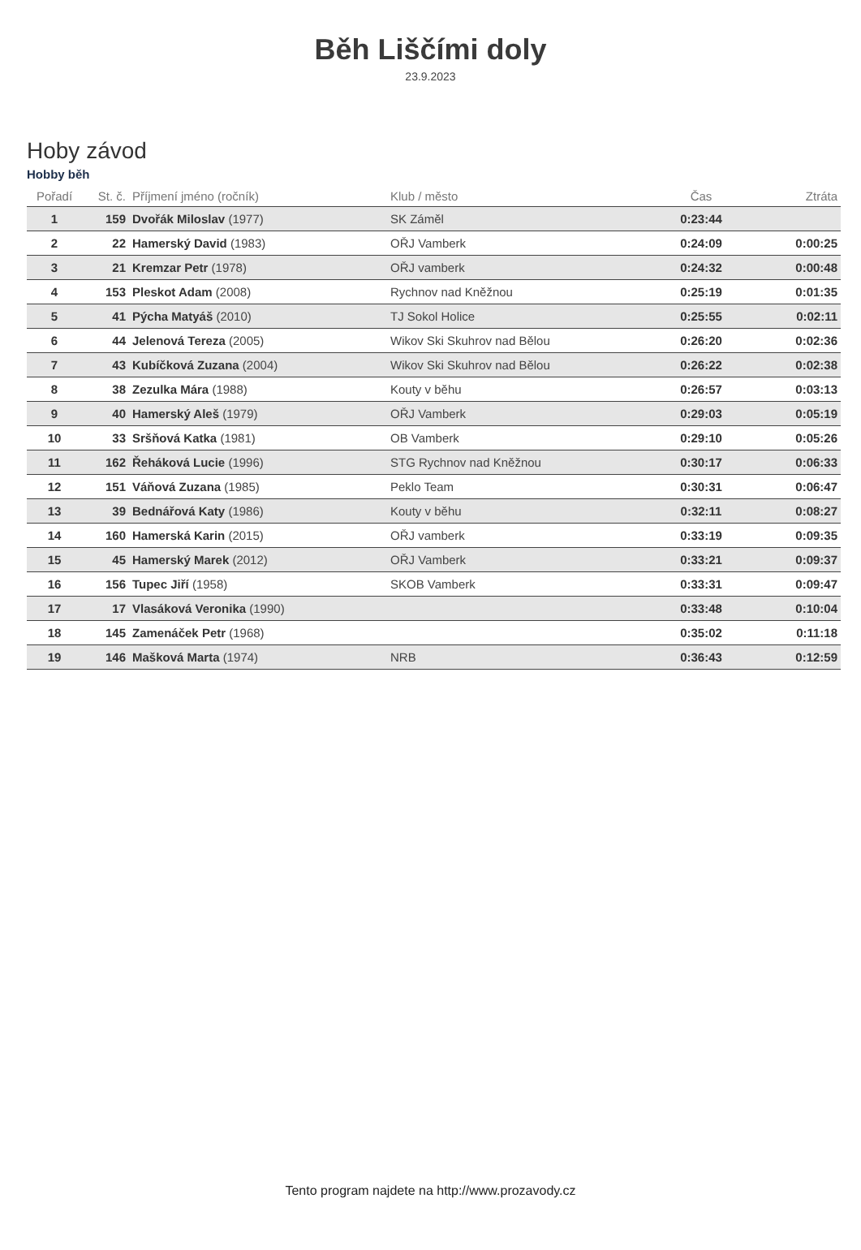Běh Liščími doly
23.9.2023
Hoby závod
Hobby běh
| Pořadí | St. č. | Příjmení jméno (ročník) | Klub / město | Čas | Ztráta |
| --- | --- | --- | --- | --- | --- |
| 1 | 159 | Dvořák Miloslav (1977) | SK Záměl | 0:23:44 | |
| 2 | 22 | Hamerský David (1983) | OŘJ Vamberk | 0:24:09 | 0:00:25 |
| 3 | 21 | Kremzar Petr (1978) | OŘJ vamberk | 0:24:32 | 0:00:48 |
| 4 | 153 | Pleskot Adam (2008) | Rychnov nad Kněžnou | 0:25:19 | 0:01:35 |
| 5 | 41 | Pýcha Matyáš (2010) | TJ Sokol Holice | 0:25:55 | 0:02:11 |
| 6 | 44 | Jelenová Tereza (2005) | Wikov Ski Skuhrov nad Bělou | 0:26:20 | 0:02:36 |
| 7 | 43 | Kubíčková Zuzana (2004) | Wikov Ski Skuhrov nad Bělou | 0:26:22 | 0:02:38 |
| 8 | 38 | Zezulka Mára (1988) | Kouty v běhu | 0:26:57 | 0:03:13 |
| 9 | 40 | Hamerský Aleš (1979) | OŘJ Vamberk | 0:29:03 | 0:05:19 |
| 10 | 33 | Sršňová Katka (1981) | OB Vamberk | 0:29:10 | 0:05:26 |
| 11 | 162 | Řeháková Lucie (1996) | STG Rychnov nad Kněžnou | 0:30:17 | 0:06:33 |
| 12 | 151 | Váňová Zuzana (1985) | Peklo Team | 0:30:31 | 0:06:47 |
| 13 | 39 | Bednářová Katy (1986) | Kouty v běhu | 0:32:11 | 0:08:27 |
| 14 | 160 | Hamerská Karin (2015) | OŘJ vamberk | 0:33:19 | 0:09:35 |
| 15 | 45 | Hamerský Marek (2012) | OŘJ Vamberk | 0:33:21 | 0:09:37 |
| 16 | 156 | Tupec Jiří (1958) | SKOB Vamberk | 0:33:31 | 0:09:47 |
| 17 | 17 | Vlasáková Veronika (1990) | | 0:33:48 | 0:10:04 |
| 18 | 145 | Zamenáček Petr (1968) | | 0:35:02 | 0:11:18 |
| 19 | 146 | Mašková Marta (1974) | NRB | 0:36:43 | 0:12:59 |
Tento program najdete na http://www.prozavody.cz